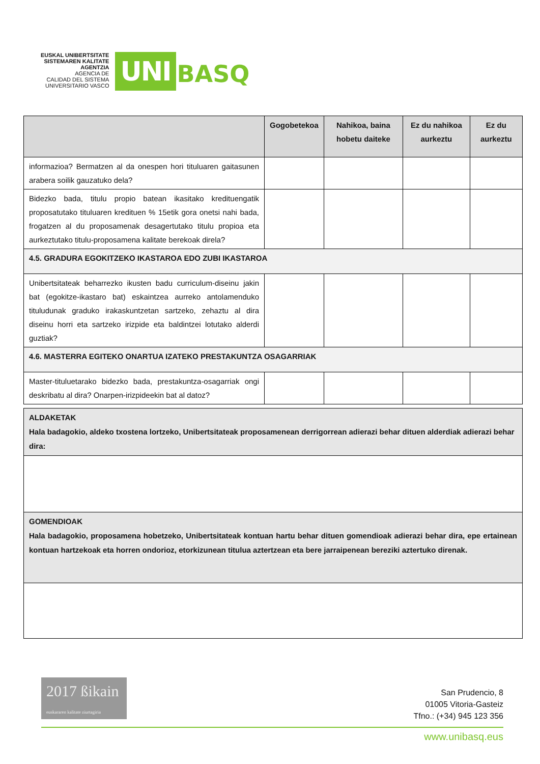EUSKAL UNIBERTSITATE
SISTEMAREN KALITATE
AGENTZIA
AGENCIA DE
CALIDAD DEL SISTEMA
UNIVERSITARIO VASCO
UNI
BASQ
| | Gogobetekoa | Nahikoa, baina hobetu daiteke | Ez du nahikoa aurkeztu | Ez du aurkeztu |
| --- | --- | --- | --- | --- |
| informazioa? Bermatzen al da onespen hori tituluaren gaitasunen arabera soilik gauzatuko dela? | | | | |
| Bidezko bada, titulu propio batean ikasitako kredituengatik proposatutako tituluaren kredituen % 15etik gora onetsi nahi bada, frogatzen al du proposamenak desagertutako titulu propioa eta aurkeztutako titulu-proposamena kalitate berekoak direla? | | | | |
| 4.5. GRADURA EGOKITZEKO IKASTAROA EDO ZUBI IKASTAROA | | | | |
| Unibertsitateak beharrezko ikusten badu curriculum-diseinu jakin bat (egokitze-ikastaro bat) eskaintzea aurreko antolamenduko tituludunak graduko irakaskuntzetan sartzeko, zehaztu al dira diseinu horri eta sartzeko irizpide eta baldintzei lotutako alderdi guztiak? | | | | |
| 4.6. MASTERRA EGITEKO ONARTUA IZATEKO PRESTAKUNTZA OSAGARRIAK | | | | |
| Master-tituluetarako bidezko bada, prestakuntza-osagarriak ongi deskribatu al dira? Onarpen-irizpideekin bat al datoz? | | | | |
| ALDAKETAK Hala badagokio, aldeko txostena lortzeko, Unibertsitateak proposamenean derrigorrean adierazi behar dituen alderdiak adierazi behar dira: |
| GOMENDIOAK Hala badagokio, proposamena hobetzeko, Unibertsitateak kontuan hartu behar dituen gomendioak adierazi behar dira, epe ertainean kontuan hartzekoak eta horren ondorioz, etorkizunean titulua aztertzean eta bere jarraipenean bereziki aztertuko direnak. |
2017 ßikain
euskararen kalitate ziurtagiria
San Prudencio, 8
01005 Vitoria-Gasteiz
Tfno.: (+34) 945 123 356
www.unibasq.eus